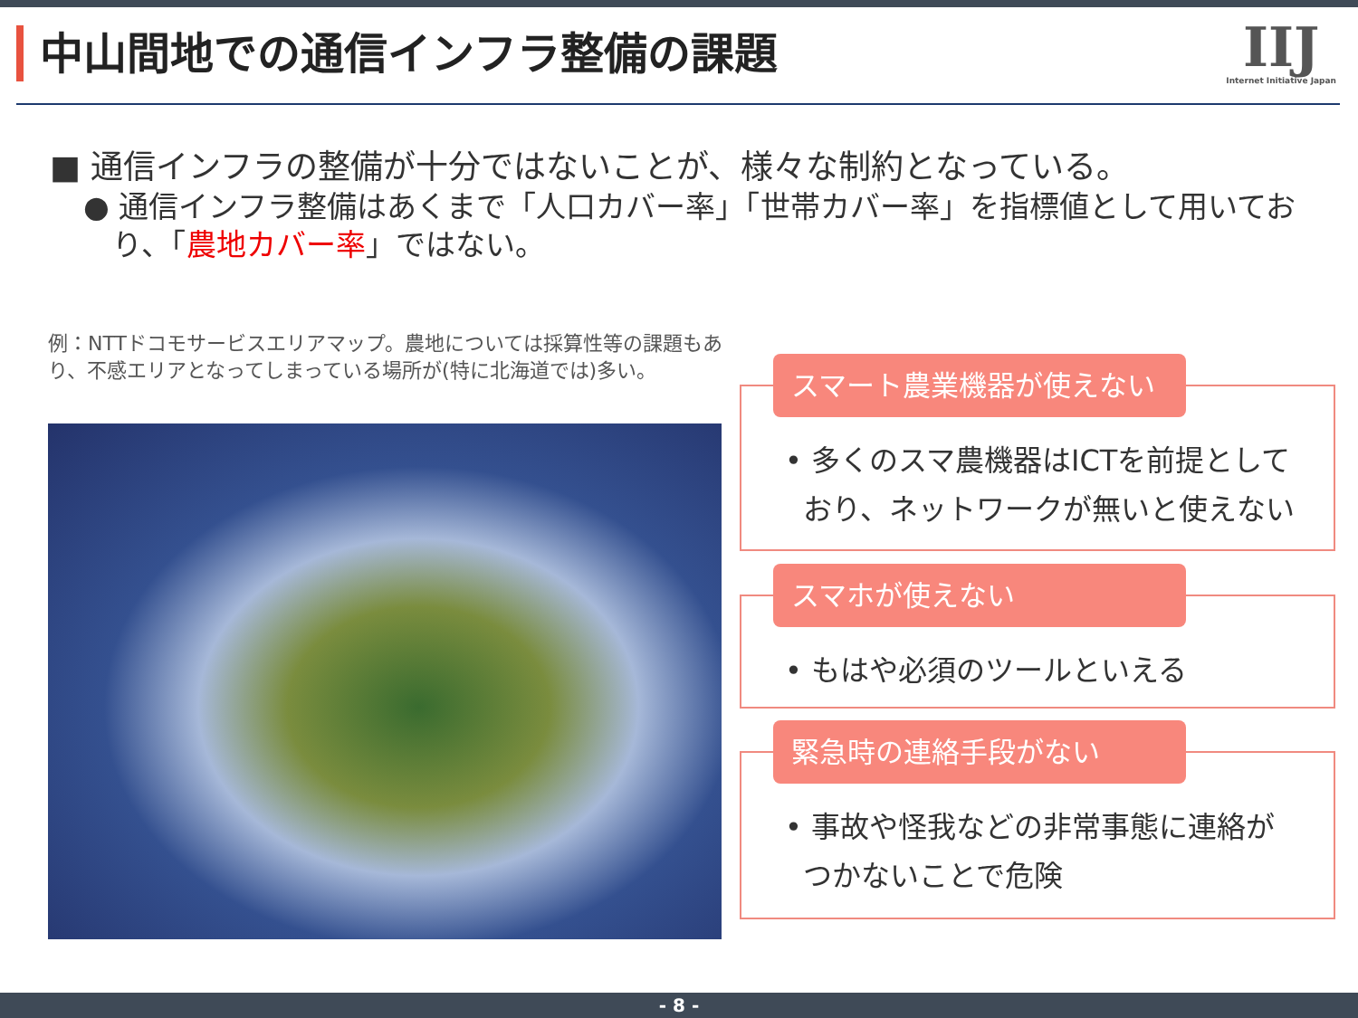中山間地での通信インフラ整備の課題 IIJ
Internet Initiative Japan
■ 通信インフラの整備が十分ではないことが、様々な制約となっている。
● 通信インフラ整備はあくまで「人口カバー率」「世帯カバー率」を指標値として用いており、「農地カバー率」ではない。
例：NTTドコモサービスエリアマップ。農地については採算性等の課題もあり、不感エリアとなってしまっている場所が(特に北海道では)多い。
スマート農業機器が使えない
• 多くのスマ農機器はICTを前提としており、ネットワークが無いと使えない
スマホが使えない
• もはや必須のツールといえる
緊急時の連絡手段がない
• 事故や怪我などの非常事態に連絡がつかないことで危険
- 8 -